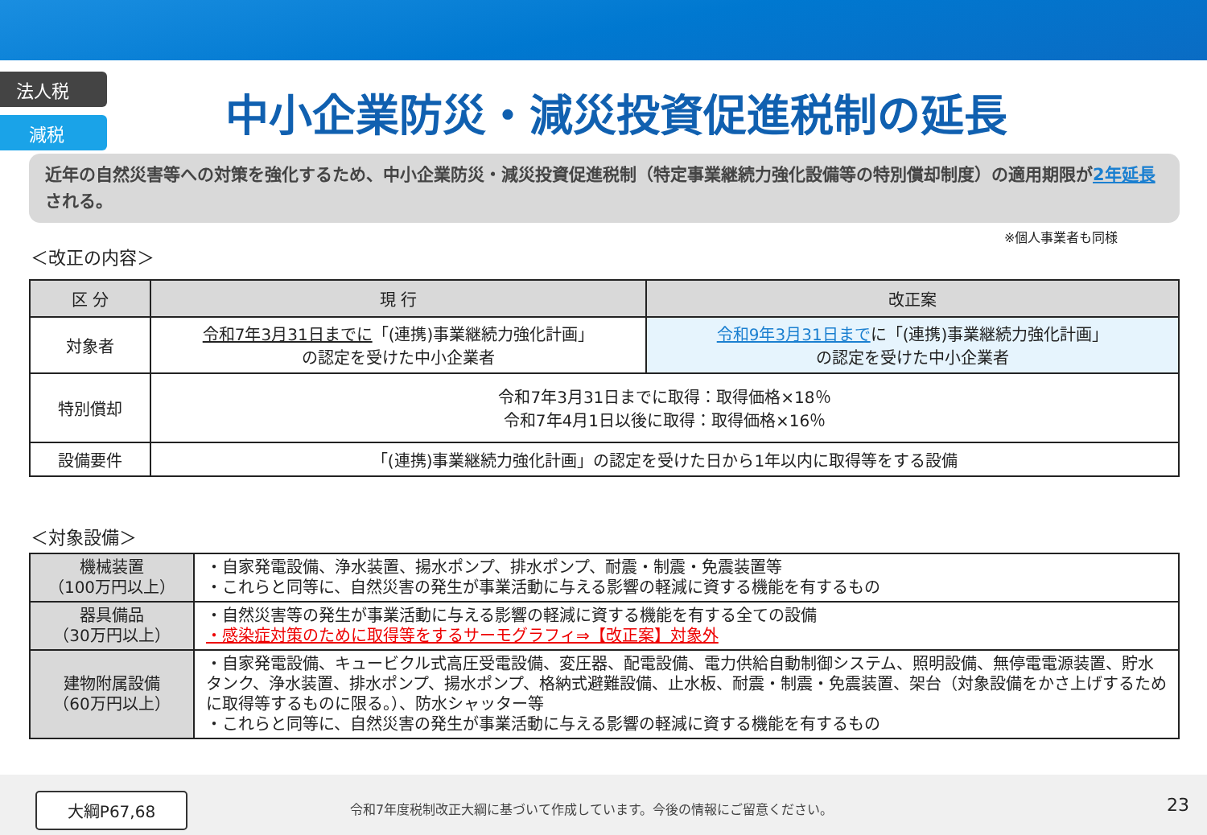法人税
減税
中小企業防災・減災投資促進税制の延長
近年の自然災害等への対策を強化するため、中小企業防災・減災投資促進税制（特定事業継続力強化設備等の特別償却制度）の適用期限が2年延長される。
※個人事業者も同様
＜改正の内容＞
| 区 分 | 現 行 | 改正案 |
| --- | --- | --- |
| 対象者 | 令和7年3月31日までに 「(連携)事業継続力強化計画」 の認定を受けた中小企業者 | 令和9年3月31日まで に「(連携)事業継続力強化計画」 の認定を受けた中小企業者 |
| 特別償却 | 令和7年3月31日までに取得：取得価格×18％ 令和7年4月1日以後に取得：取得価格×16％ | |
| 設備要件 | 「(連携)事業継続力強化計画」の認定を受けた日から1年以内に取得等をする設備 | |
＜対象設備＞
| 機械装置 （100万円以上） | ・自家発電設備、浄水装置、揚水ポンプ、排水ポンプ、耐震・制震・免震装置等 ・これらと同等に、自然災害の発生が事業活動に与える影響の軽減に資する機能を有するもの |
| 器具備品 （30万円以上） | ・自然災害等の発生が事業活動に与える影響の軽減に資する機能を有する全ての設備 ・感染症対策のために取得等をするサーモグラフィ⇒【改正案】対象外 |
| 建物附属設備 （60万円以上） | ・自家発電設備、キュービクル式高圧受電設備、変圧器、配電設備、電力供給自動制御システム、照明設備、無停電電源装置、貯水タンク、浄水装置、排水ポンプ、揚水ポンプ、格納式避難設備、止水板、耐震・制震・免震装置、架台（対象設備をかさ上げするために取得等するものに限る。）、防水シャッター等 ・これらと同等に、自然災害の発生が事業活動に与える影響の軽減に資する機能を有するもの |
大綱P67,68
令和7年度税制改正大綱に基づいて作成しています。今後の情報にご留意ください。
23